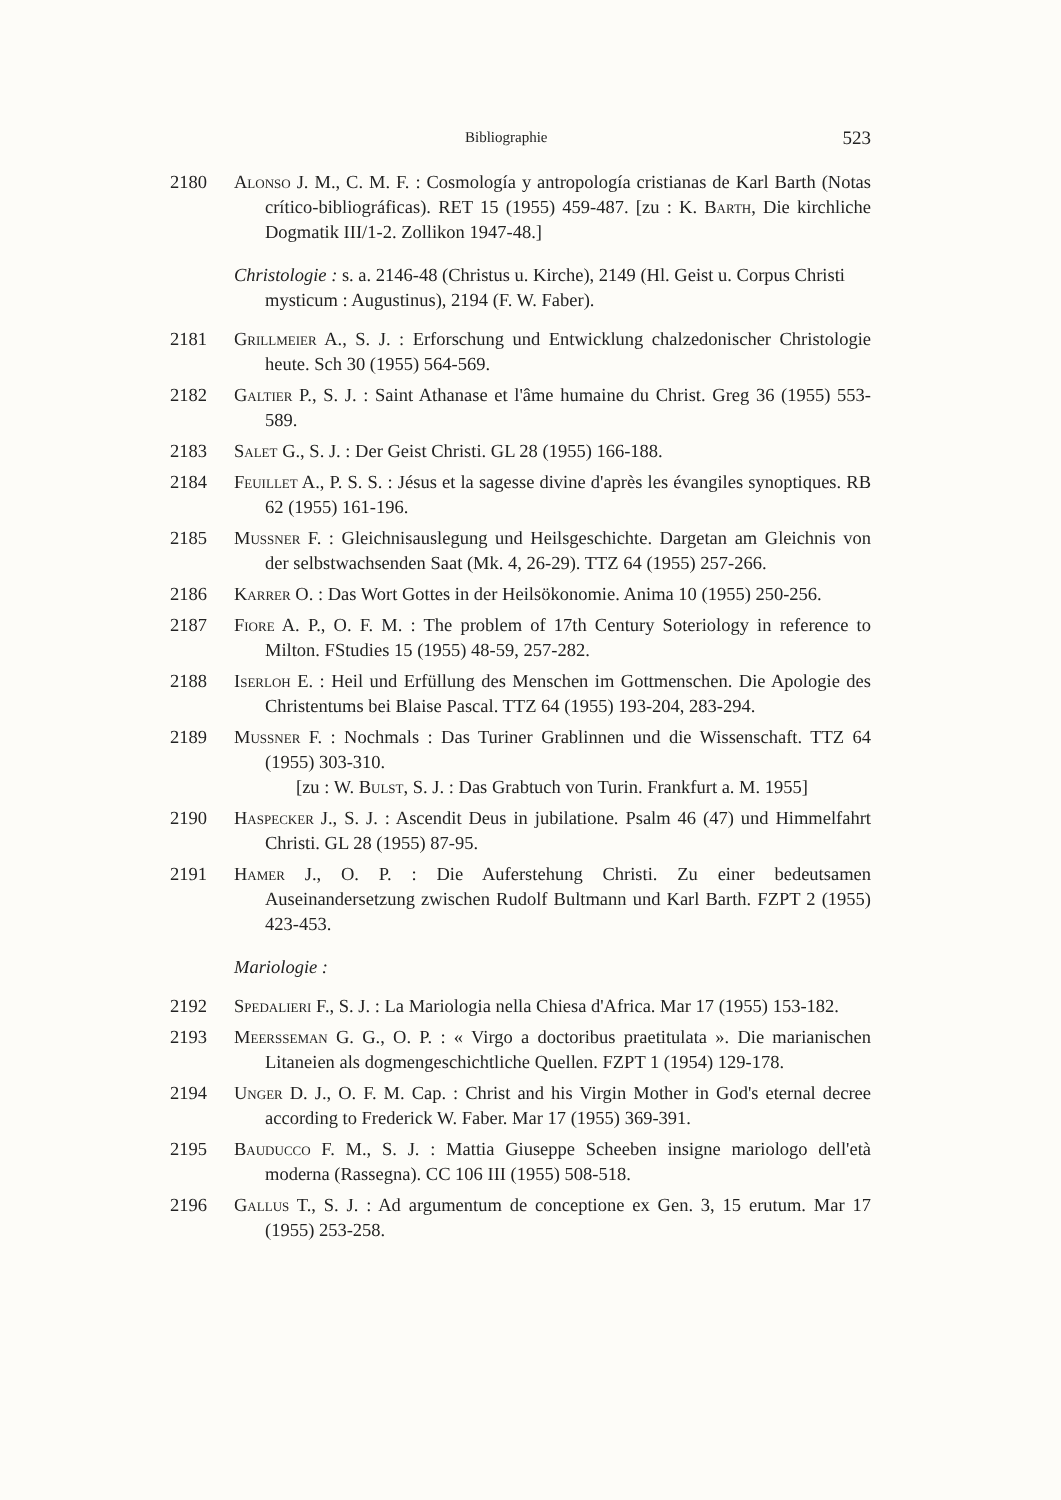Bibliographie 523
2180 Alonso J. M., C. M. F. : Cosmología y antropología cristianas de Karl Barth (Notas crítico-bibliográficas). RET 15 (1955) 459-487. [zu : K. Barth, Die kirchliche Dogmatik III/1-2. Zollikon 1947-48.]
Christologie : s. a. 2146-48 (Christus u. Kirche), 2149 (Hl. Geist u. Corpus Christi mysticum : Augustinus), 2194 (F. W. Faber).
2181 Grillmeier A., S. J. : Erforschung und Entwicklung chalzedonischer Christologie heute. Sch 30 (1955) 564-569.
2182 Galtier P., S. J. : Saint Athanase et l'âme humaine du Christ. Greg 36 (1955) 553-589.
2183 Salet G., S. J. : Der Geist Christi. GL 28 (1955) 166-188.
2184 Feuillet A., P. S. S. : Jésus et la sagesse divine d'après les évangiles synoptiques. RB 62 (1955) 161-196.
2185 Mussner F. : Gleichnisauslegung und Heilsgeschichte. Dargetan am Gleichnis von der selbstwachsenden Saat (Mk. 4, 26-29). TTZ 64 (1955) 257-266.
2186 Karrer O. : Das Wort Gottes in der Heilsökonomie. Anima 10 (1955) 250-256.
2187 Fiore A. P., O. F. M. : The problem of 17th Century Soteriology in reference to Milton. FStudies 15 (1955) 48-59, 257-282.
2188 Iserloh E. : Heil und Erfüllung des Menschen im Gottmenschen. Die Apologie des Christentums bei Blaise Pascal. TTZ 64 (1955) 193-204, 283-294.
2189 Mussner F. : Nochmals : Das Turiner Grablinnen und die Wissenschaft. TTZ 64 (1955) 303-310.
[zu : W. Bulst, S. J. : Das Grabtuch von Turin. Frankfurt a. M. 1955]
2190 Haspecker J., S. J. : Ascendit Deus in jubilatione. Psalm 46 (47) und Himmelfahrt Christi. GL 28 (1955) 87-95.
2191 Hamer J., O. P. : Die Auferstehung Christi. Zu einer bedeutsamen Auseinandersetzung zwischen Rudolf Bultmann und Karl Barth. FZPT 2 (1955) 423-453.
Mariologie :
2192 Spedalieri F., S. J. : La Mariologia nella Chiesa d'Africa. Mar 17 (1955) 153-182.
2193 Meersseman G. G., O. P. : « Virgo a doctoribus praetitulata ». Die marianischen Litaneien als dogmengeschichtliche Quellen. FZPT 1 (1954) 129-178.
2194 Unger D. J., O. F. M. Cap. : Christ and his Virgin Mother in God's eternal decree according to Frederick W. Faber. Mar 17 (1955) 369-391.
2195 Bauducco F. M., S. J. : Mattia Giuseppe Scheeben insigne mariologo dell'età moderna (Rassegna). CC 106 III (1955) 508-518.
2196 Gallus T., S. J. : Ad argumentum de conceptione ex Gen. 3, 15 erutum. Mar 17 (1955) 253-258.